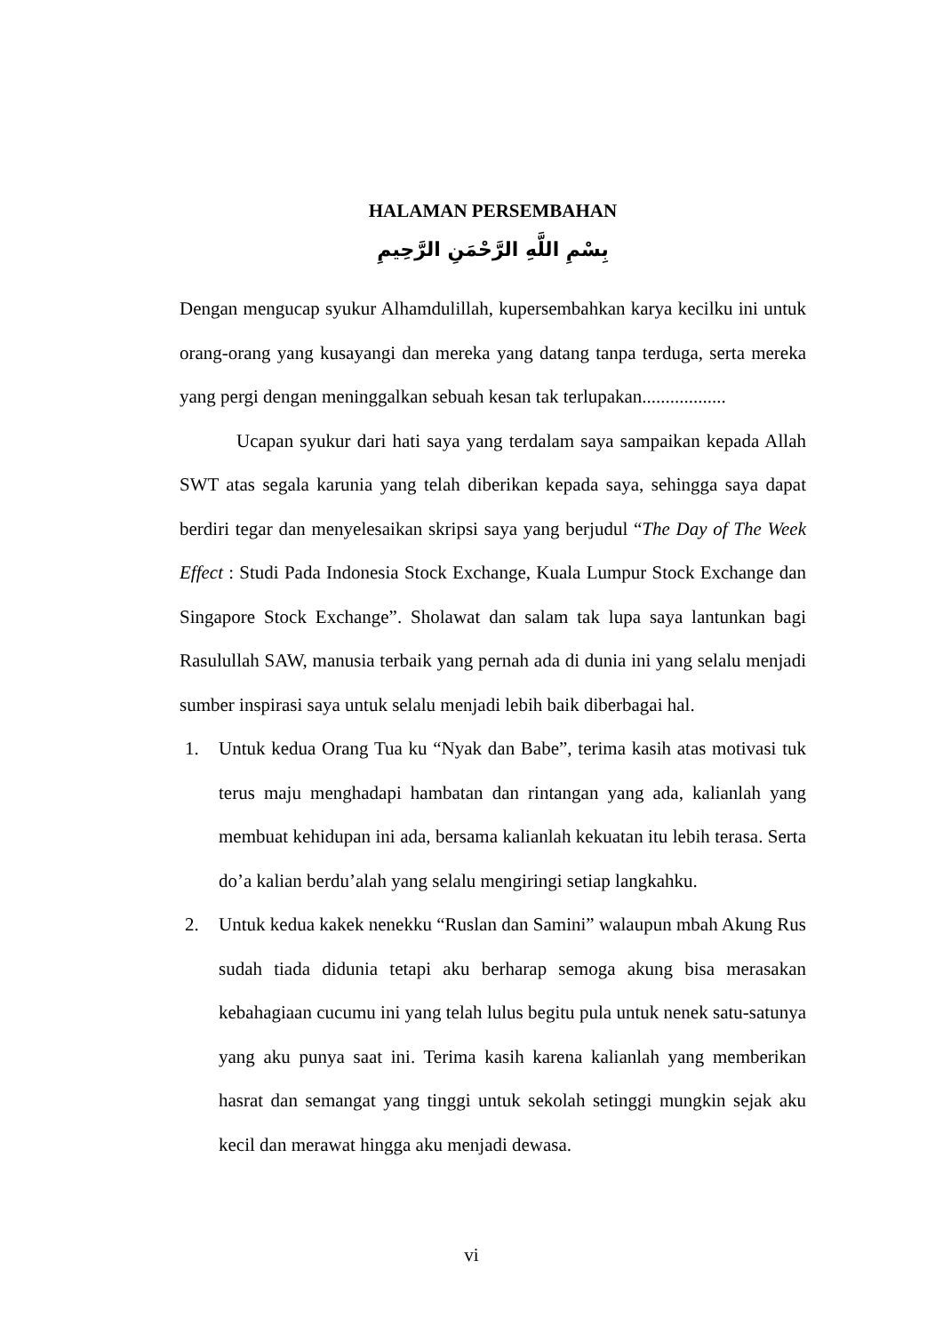HALAMAN PERSEMBAHAN
بِسْمِ اللَّهِ الرَّحْمَنِ الرَّحِيمِ
Dengan mengucap syukur Alhamdulillah, kupersembahkan karya kecilku ini untuk orang-orang yang kusayangi dan mereka yang datang tanpa terduga, serta mereka yang pergi dengan meninggalkan sebuah kesan tak terlupakan..................
Ucapan syukur dari hati saya yang terdalam saya sampaikan kepada Allah SWT atas segala karunia yang telah diberikan kepada saya, sehingga saya dapat berdiri tegar dan menyelesaikan skripsi saya yang berjudul “The Day of The Week Effect : Studi Pada Indonesia Stock Exchange, Kuala Lumpur Stock Exchange dan Singapore Stock Exchange”. Sholawat dan salam tak lupa saya lantunkan bagi Rasulullah SAW, manusia terbaik yang pernah ada di dunia ini yang selalu menjadi sumber inspirasi saya untuk selalu menjadi lebih baik diberbagai hal.
1. Untuk kedua Orang Tua ku “Nyak dan Babe”, terima kasih atas motivasi tuk terus maju menghadapi hambatan dan rintangan yang ada, kalianlah yang membuat kehidupan ini ada, bersama kalianlah kekuatan itu lebih terasa. Serta do’a kalian berdu’alah yang selalu mengiringi setiap langkahku.
2. Untuk kedua kakek nenekku “Ruslan dan Samini” walaupun mbah Akung Rus sudah tiada didunia tetapi aku berharap semoga akung bisa merasakan kebahagiaan cucumu ini yang telah lulus begitu pula untuk nenek satu-satunya yang aku punya saat ini. Terima kasih karena kalianlah yang memberikan hasrat dan semangat yang tinggi untuk sekolah setinggi mungkin sejak aku kecil dan merawat hingga aku menjadi dewasa.
vi